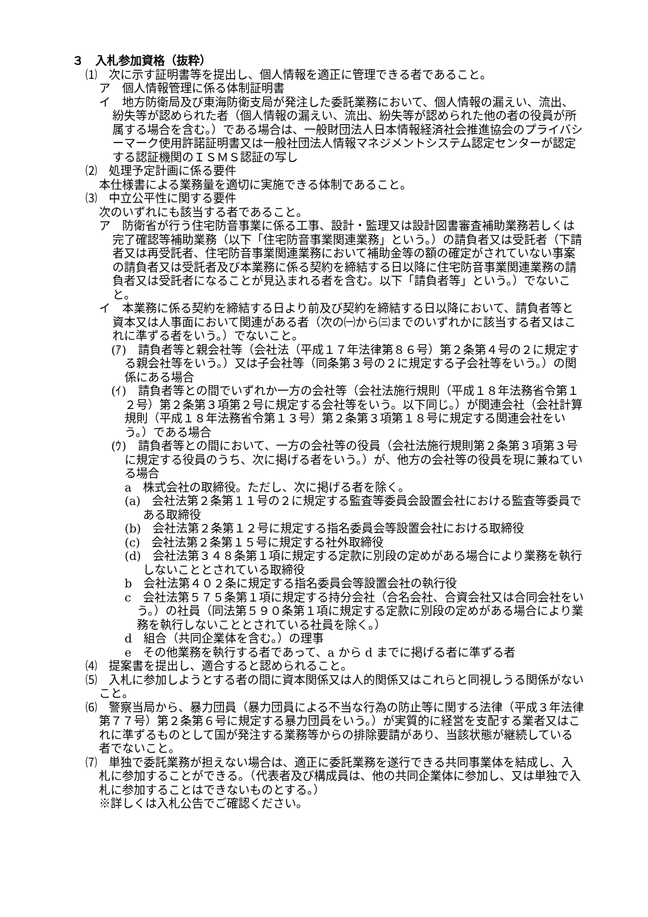３　入札参加資格（抜粋）
⑴　次に示す証明書等を提出し、個人情報を適正に管理できる者であること。
ア　個人情報管理に係る体制証明書
イ　地方防衛局及び東海防衛支局が発注した委託業務において、個人情報の漏えい、流出、紛失等が認められた者（個人情報の漏えい、流出、紛失等が認められた他の者の役員が所属する場合を含む。）である場合は、一般財団法人日本情報経済社会推進協会のプライバシーマーク使用許諾証明書又は一般社団法人情報マネジメントシステム認定センターが認定する認証機関のＩＳＭＳ認証の写し
⑵　処理予定計画に係る要件
本仕様書による業務量を適切に実施できる体制であること。
⑶　中立公平性に関する要件
次のいずれにも該当する者であること。
ア　防衛省が行う住宅防音事業に係る工事、設計・監理又は設計図書審査補助業務若しくは完了確認等補助業務（以下「住宅防音事業関連業務」という。）の請負者又は受託者（下請者又は再受託者、住宅防音事業関連業務において補助金等の額の確定がされていない事案の請負者又は受託者及び本業務に係る契約を締結する日以降に住宅防音事業関連業務の請負者又は受託者になることが見込まれる者を含む。以下「請負者等」という。）でないこと。
イ　本業務に係る契約を締結する日より前及び契約を締結する日以降において、請負者等と資本又は人事面において関連がある者（次の㈠から㈢までのいずれかに該当する者又はこれに準ずる者をいう。）でないこと。
(ｱ)　請負者等と親会社等（会社法（平成１７年法律第８６号）第２条第４号の２に規定する親会社等をいう。）又は子会社等（同条第３号の２に規定する子会社等をいう。）の関係にある場合
(ｲ)　請負者等との間でいずれか一方の会社等（会社法施行規則（平成１８年法務省令第１２号）第２条第３項第２号に規定する会社等をいう。以下同じ。）が関連会社（会社計算規則（平成１８年法務省令第１３号）第２条第３項第１８号に規定する関連会社をいう。）である場合
(ｳ)　請負者等との間において、一方の会社等の役員（会社法施行規則第２条第３項第３号に規定する役員のうち、次に掲げる者をいう。）が、他方の会社等の役員を現に兼ねている場合
a　株式会社の取締役。ただし、次に掲げる者を除く。
(a)　会社法第２条第１１号の２に規定する監査等委員会設置会社における監査等委員である取締役
(b)　会社法第２条第１２号に規定する指名委員会等設置会社における取締役
(c)　会社法第２条第１５号に規定する社外取締役
(d)　会社法第３４８条第１項に規定する定款に別段の定めがある場合により業務を執行しないこととされている取締役
b　会社法第４０２条に規定する指名委員会等設置会社の執行役
c　会社法第５７５条第１項に規定する持分会社（合名会社、合資会社又は合同会社をいう。）の社員（同法第５９０条第１項に規定する定款に別段の定めがある場合により業務を執行しないこととされている社員を除く。）
d　組合（共同企業体を含む。）の理事
e　その他業務を執行する者であって、a から d までに掲げる者に準ずる者
⑷　提案書を提出し、適合すると認められること。
⑸　入札に参加しようとする者の間に資本関係又は人的関係又はこれらと同視しうる関係がないこと。
⑹　警察当局から、暴力団員（暴力団員による不当な行為の防止等に関する法律（平成３年法律第７７号）第２条第６号に規定する暴力団員をいう。）が実質的に経営を支配する業者又はこれに準ずるものとして国が発注する業務等からの排除要請があり、当該状態が継続している者でないこと。
⑺　単独で委託業務が担えない場合は、適正に委託業務を遂行できる共同事業体を結成し、入札に参加することができる。（代表者及び構成員は、他の共同企業体に参加し、又は単独で入札に参加することはできないものとする。）
※詳しくは入札公告でご確認ください。